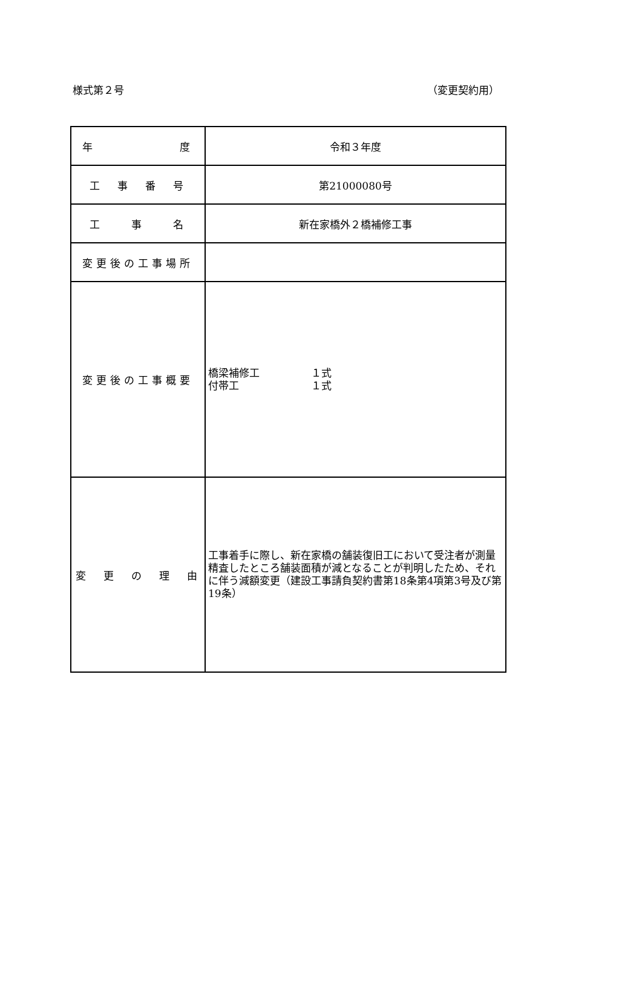様式第２号 （変更契約用）
| 年 度 | 令和３年度 |
| 工 事 番 号 | 第21000080号 |
| 工 事 名 | 新在家橋外２橋補修工事 |
| 変更後の工事場所 | |
| 変更後の工事概要 | 橋梁補修工 １式 付帯工 １式 |
| 変 更 の 理 由 | 工事着手に際し、新在家橋の舗装復旧工において受注者が測量精査したところ舗装面積が減となることが判明したため、それに伴う減額変更（建設工事請負契約書第18条第4項第3号及び第19条） |